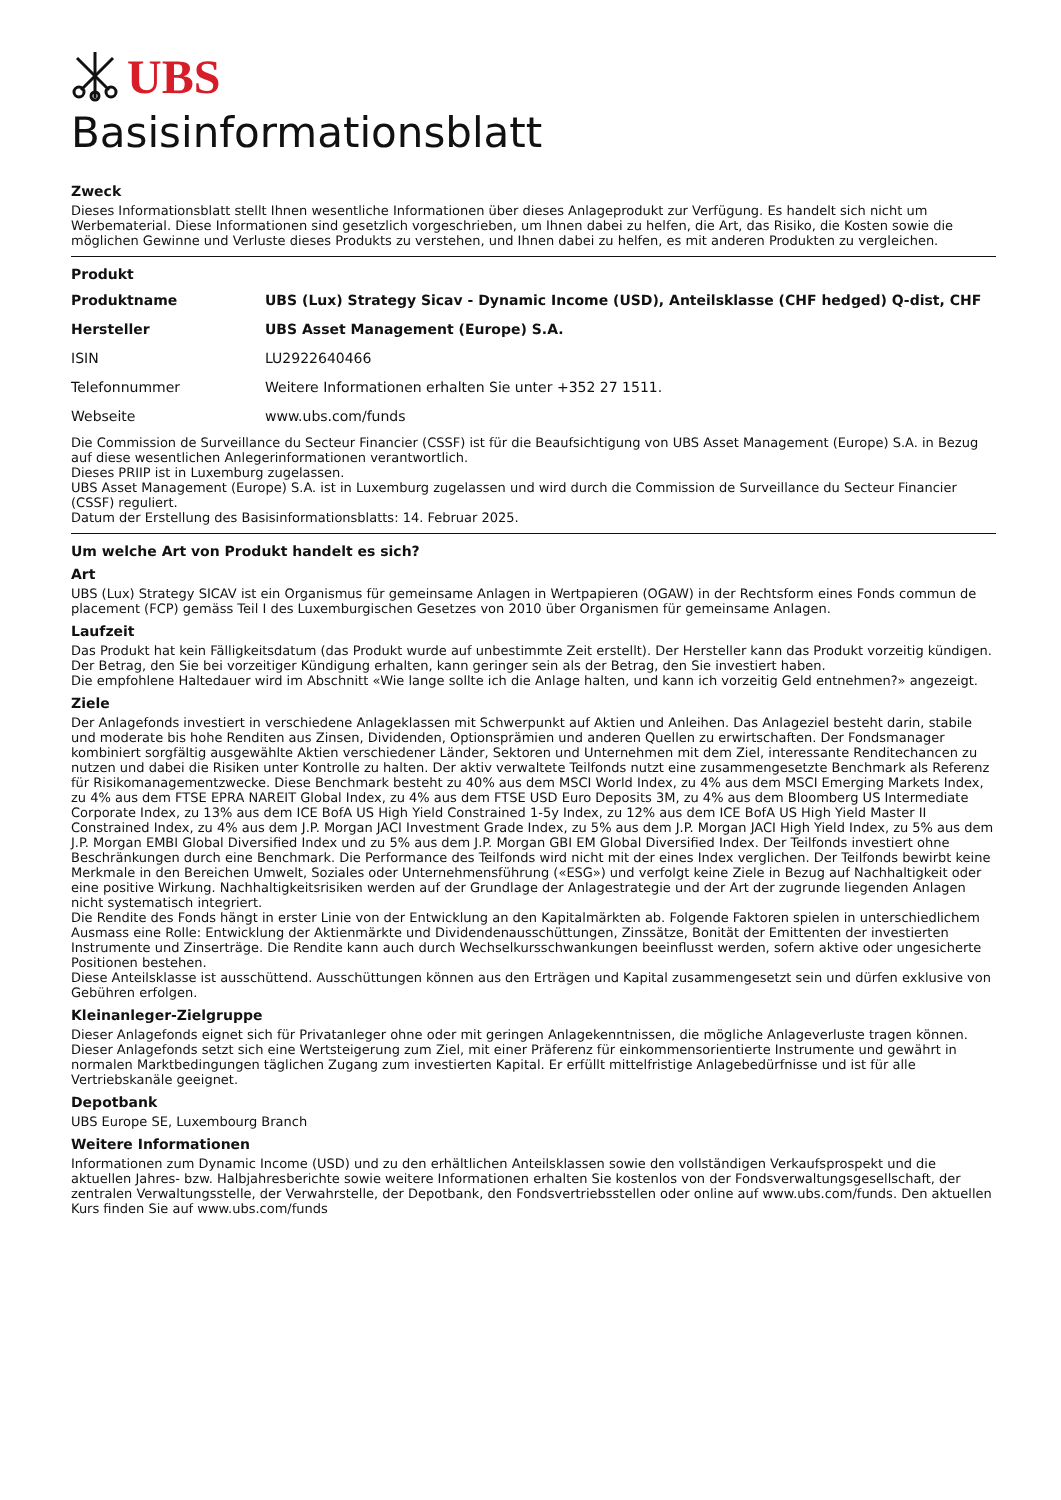UBS
Basisinformationsblatt
Zweck
Dieses Informationsblatt stellt Ihnen wesentliche Informationen über dieses Anlageprodukt zur Verfügung. Es handelt sich nicht um Werbematerial. Diese Informationen sind gesetzlich vorgeschrieben, um Ihnen dabei zu helfen, die Art, das Risiko, die Kosten sowie die möglichen Gewinne und Verluste dieses Produkts zu verstehen, und Ihnen dabei zu helfen, es mit anderen Produkten zu vergleichen.
Produkt
| Produktname | UBS (Lux) Strategy Sicav - Dynamic Income (USD), Anteilsklasse (CHF hedged) Q-dist, CHF |
| Hersteller | UBS Asset Management (Europe) S.A. |
| ISIN | LU2922640466 |
| Telefonnummer | Weitere Informationen erhalten Sie unter +352 27 1511. |
| Webseite | www.ubs.com/funds |
Die Commission de Surveillance du Secteur Financier (CSSF) ist für die Beaufsichtigung von UBS Asset Management (Europe) S.A. in Bezug auf diese wesentlichen Anlegerinformationen verantwortlich.
Dieses PRIIP ist in Luxemburg zugelassen.
UBS Asset Management (Europe) S.A. ist in Luxemburg zugelassen und wird durch die Commission de Surveillance du Secteur Financier (CSSF) reguliert.
Datum der Erstellung des Basisinformationsblatts: 14. Februar 2025.
Um welche Art von Produkt handelt es sich?
Art
UBS (Lux) Strategy SICAV ist ein Organismus für gemeinsame Anlagen in Wertpapieren (OGAW) in der Rechtsform eines Fonds commun de placement (FCP) gemäss Teil I des Luxemburgischen Gesetzes von 2010 über Organismen für gemeinsame Anlagen.
Laufzeit
Das Produkt hat kein Fälligkeitsdatum (das Produkt wurde auf unbestimmte Zeit erstellt). Der Hersteller kann das Produkt vorzeitig kündigen. Der Betrag, den Sie bei vorzeitiger Kündigung erhalten, kann geringer sein als der Betrag, den Sie investiert haben.
Die empfohlene Haltedauer wird im Abschnitt «Wie lange sollte ich die Anlage halten, und kann ich vorzeitig Geld entnehmen?» angezeigt.
Ziele
Der Anlagefonds investiert in verschiedene Anlageklassen mit Schwerpunkt auf Aktien und Anleihen. Das Anlageziel besteht darin, stabile und moderate bis hohe Renditen aus Zinsen, Dividenden, Optionsprämien und anderen Quellen zu erwirtschaften. Der Fondsmanager kombiniert sorgfältig ausgewählte Aktien verschiedener Länder, Sektoren und Unternehmen mit dem Ziel, interessante Renditechancen zu nutzen und dabei die Risiken unter Kontrolle zu halten. Der aktiv verwaltete Teilfonds nutzt eine zusammengesetzte Benchmark als Referenz für Risikomanagementzwecke. Diese Benchmark besteht zu 40% aus dem MSCI World Index, zu 4% aus dem MSCI Emerging Markets Index, zu 4% aus dem FTSE EPRA NAREIT Global Index, zu 4% aus dem FTSE USD Euro Deposits 3M, zu 4% aus dem Bloomberg US Intermediate Corporate Index, zu 13% aus dem ICE BofA US High Yield Constrained 1-5y Index, zu 12% aus dem ICE BofA US High Yield Master II Constrained Index, zu 4% aus dem J.P. Morgan JACI Investment Grade Index, zu 5% aus dem J.P. Morgan JACI High Yield Index, zu 5% aus dem J.P. Morgan EMBI Global Diversified Index und zu 5% aus dem J.P. Morgan GBI EM Global Diversified Index. Der Teilfonds investiert ohne Beschränkungen durch eine Benchmark. Die Performance des Teilfonds wird nicht mit der eines Index verglichen. Der Teilfonds bewirbt keine Merkmale in den Bereichen Umwelt, Soziales oder Unternehmensführung («ESG») und verfolgt keine Ziele in Bezug auf Nachhaltigkeit oder eine positive Wirkung. Nachhaltigkeitsrisiken werden auf der Grundlage der Anlagestrategie und der Art der zugrunde liegenden Anlagen nicht systematisch integriert.
Die Rendite des Fonds hängt in erster Linie von der Entwicklung an den Kapitalmärkten ab. Folgende Faktoren spielen in unterschiedlichem Ausmass eine Rolle: Entwicklung der Aktienmärkte und Dividendenausschüttungen, Zinssätze, Bonität der Emittenten der investierten Instrumente und Zinserträge. Die Rendite kann auch durch Wechselkursschwankungen beeinflusst werden, sofern aktive oder ungesicherte Positionen bestehen.
Diese Anteilsklasse ist ausschüttend. Ausschüttungen können aus den Erträgen und Kapital zusammengesetzt sein und dürfen exklusive von Gebühren erfolgen.
Kleinanleger-Zielgruppe
Dieser Anlagefonds eignet sich für Privatanleger ohne oder mit geringen Anlagekenntnissen, die mögliche Anlageverluste tragen können. Dieser Anlagefonds setzt sich eine Wertsteigerung zum Ziel, mit einer Präferenz für einkommensorientierte Instrumente und gewährt in normalen Marktbedingungen täglichen Zugang zum investierten Kapital. Er erfüllt mittelfristige Anlagebedürfnisse und ist für alle Vertriebskanäle geeignet.
Depotbank
UBS Europe SE, Luxembourg Branch
Weitere Informationen
Informationen zum Dynamic Income (USD) und zu den erhältlichen Anteilsklassen sowie den vollständigen Verkaufsprospekt und die aktuellen Jahres- bzw. Halbjahresberichte sowie weitere Informationen erhalten Sie kostenlos von der Fondsverwaltungsgesellschaft, der zentralen Verwaltungsstelle, der Verwahrstelle, der Depotbank, den Fondsvertriebsstellen oder online auf www.ubs.com/funds. Den aktuellen Kurs finden Sie auf www.ubs.com/funds